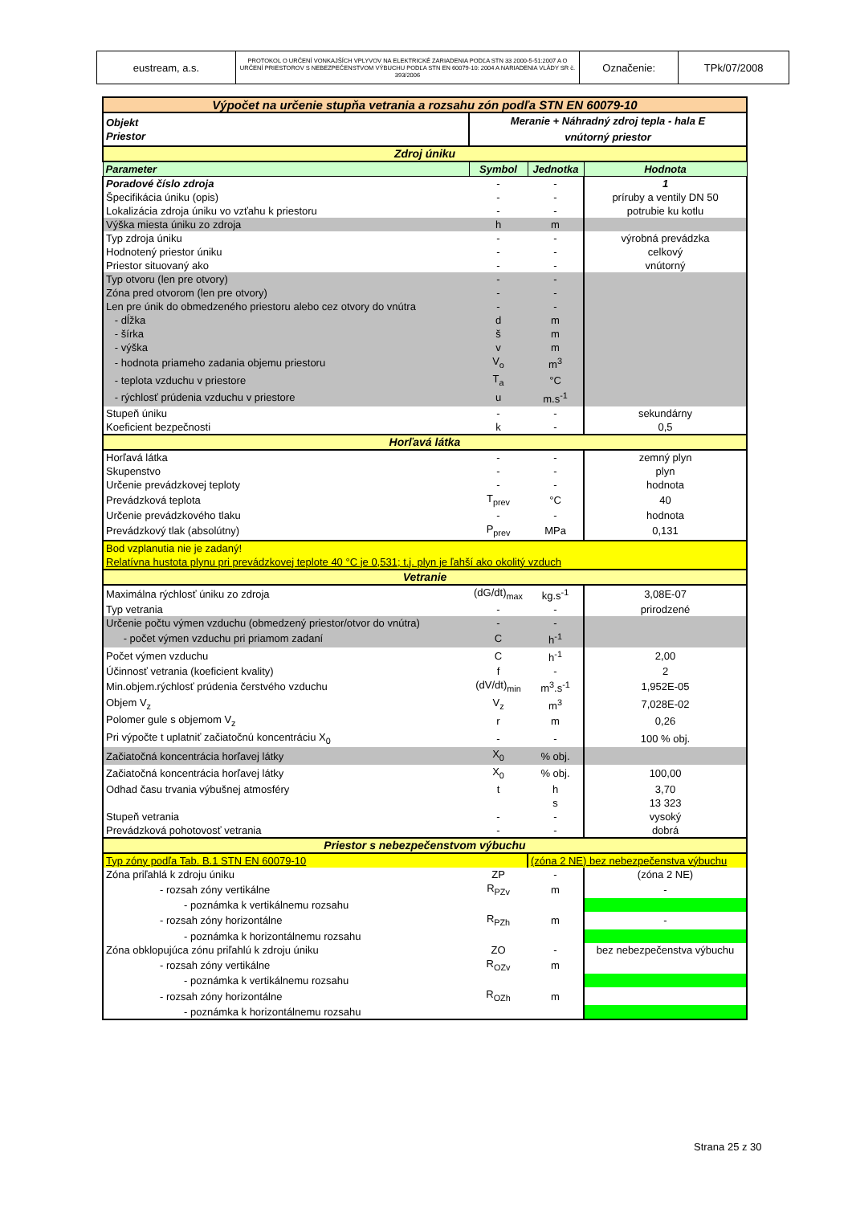| eustream, a.s. | PROTOKOL O URČENÍ VONKAJŠÍCH VPLYVOV NA ELEKTRICKÉ ZARIADENIA PODĽA STN 33 2000-5-51:2007 A O URČENÍ PRIESTOROV S NEBEZPEČENSTVOM VÝBUCHU PODĽA STN EN 60079-10: 2004 A NARIADENIA VLÁDY SR č. 393/2006 | Označenie: | TPk/07/2008 |
| Výpočet na určenie stupňa vetrania a rozsahu zón podľa STN EN 60079-10 | | | |
| Objekt Priestor | Meranie + Náhradný zdroj tepla - hala E vnútorný priestor | | |
| Zdroj úniku | | | |
| Parameter | Symbol | Jednotka | Hodnota |
| Poradové číslo zdroja | - | - | 1 |
| Špecifikácia úniku (opis) | - | - | príruby a ventily DN 50 |
| Lokalizácia zdroja úniku vo vzťahu k priestoru | - | - | potrubie ku kotlu |
| Výška miesta úniku zo zdroja | h | m | |
| Typ zdroja úniku | - | - | výrobná prevádzka |
| Hodnotený priestor úniku | - | - | celkový |
| Priestor situovaný ako | - | - | vnútorný |
| Typ otvoru (len pre otvory) | - | - | |
| Zóna pred otvorom (len pre otvory) | - | - | |
| Len pre únik do obmedzeného priestoru alebo cez otvory do vnútra | - | - | |
| - dĺžka | d | m | |
| - šírka | š | m | |
| - výška | v | m | |
| - hodnota priameho zadania objemu priestoru | V<sub>o</sub> | m<sup>3</sup> | |
| - teplota vzduchu v priestore | T<sub>a</sub> | °C | |
| - rýchlosť prúdenia vzduchu v priestore | u | m.s<sup>-1</sup> | |
| Stupeň úniku | - | - | sekundárny |
| Koeficient bezpečnosti | k | - | 0,5 |
| Horľavá látka | | | |
| Horľavá látka | - | - | zemný plyn |
| Skupenstvo | - | - | plyn |
| Určenie prevádzkovej teploty | - | - | hodnota |
| Prevádzková teplota | T<sub>prev</sub> | °C | 40 |
| Určenie prevádzkového tlaku | - | - | hodnota |
| Prevádzkový tlak (absolútny) | P<sub>prev</sub> | MPa | 0,131 |
| Bod vzplanutia nie je zadaný! Relatívna hustota plynu pri prevádzkovej teplote 40 °C je 0,531; t.j. plyn je ľahší ako okolitý vzduch | | | |
| Vetranie | | | |
| Maximálna rýchlosť úniku zo zdroja | (dG/dt)<sub>max</sub> | kg.s<sup>-1</sup> | 3,08E-07 |
| Typ vetrania | - | - | prirodzené |
| Určenie počtu výmen vzduchu (obmedzený priestor/otvor do vnútra) | - | - | |
| - počet výmen vzduchu pri priamom zadaní | C | h<sup>-1</sup> | |
| Počet výmen vzduchu | C | h<sup>-1</sup> | 2,00 |
| Účinnosť vetrania (koeficient kvality) | f | - | 2 |
| Min.objem.rýchlosť prúdenia čerstvého vzduchu | (dV/dt)<sub>min</sub> | m<sup>3</sup>.s<sup>-1</sup> | 1,952E-05 |
| Objem V<sub>z</sub> | V<sub>z</sub> | m<sup>3</sup> | 7,028E-02 |
| Polomer gule s objemom V<sub>z</sub> | r | m | 0,26 |
| Pri výpočte t uplatniť začiatočnú koncentráciu X<sub>0</sub> | - | - | 100 % obj. |
| Začiatočná koncentrácia horľavej látky | X<sub>0</sub> | % obj. | |
| Začiatočná koncentrácia horľavej látky | X<sub>0</sub> | % obj. | 100,00 |
| Odhad času trvania výbušnej atmosféry | t | h | 3,70 |
| | | s | 13 323 |
| Stupeň vetrania | - | - | vysoký |
| Prevádzková pohotovosť vetrania | - | - | dobrá |
| Priestor s nebezpečenstvom výbuchu | | | |
| Typ zóny podľa Tab. B.1 STN EN 60079-10 | | (zóna 2 NE) bez nebezpečenstva výbuchu | |
| Zóna priľahlá k zdroju úniku | ZP | - | (zóna 2 NE) |
| - rozsah zóny vertikálne | R<sub>PZv</sub> | m | - |
| - poznámka k vertikálnemu rozsahu | | | |
| - rozsah zóny horizontálne | R<sub>PZh</sub> | m | - |
| - poznámka k horizontálnemu rozsahu | | | |
| Zóna obklopujúca zónu priľahlú k zdroju úniku | ZO | - | bez nebezpečenstva výbuchu |
| - rozsah zóny vertikálne | R<sub>OZv</sub> | m | |
| - poznámka k vertikálnemu rozsahu | | | |
| - rozsah zóny horizontálne | R<sub>OZh</sub> | m | |
| - poznámka k horizontálnemu rozsahu | | | |
Strana 25 z 30